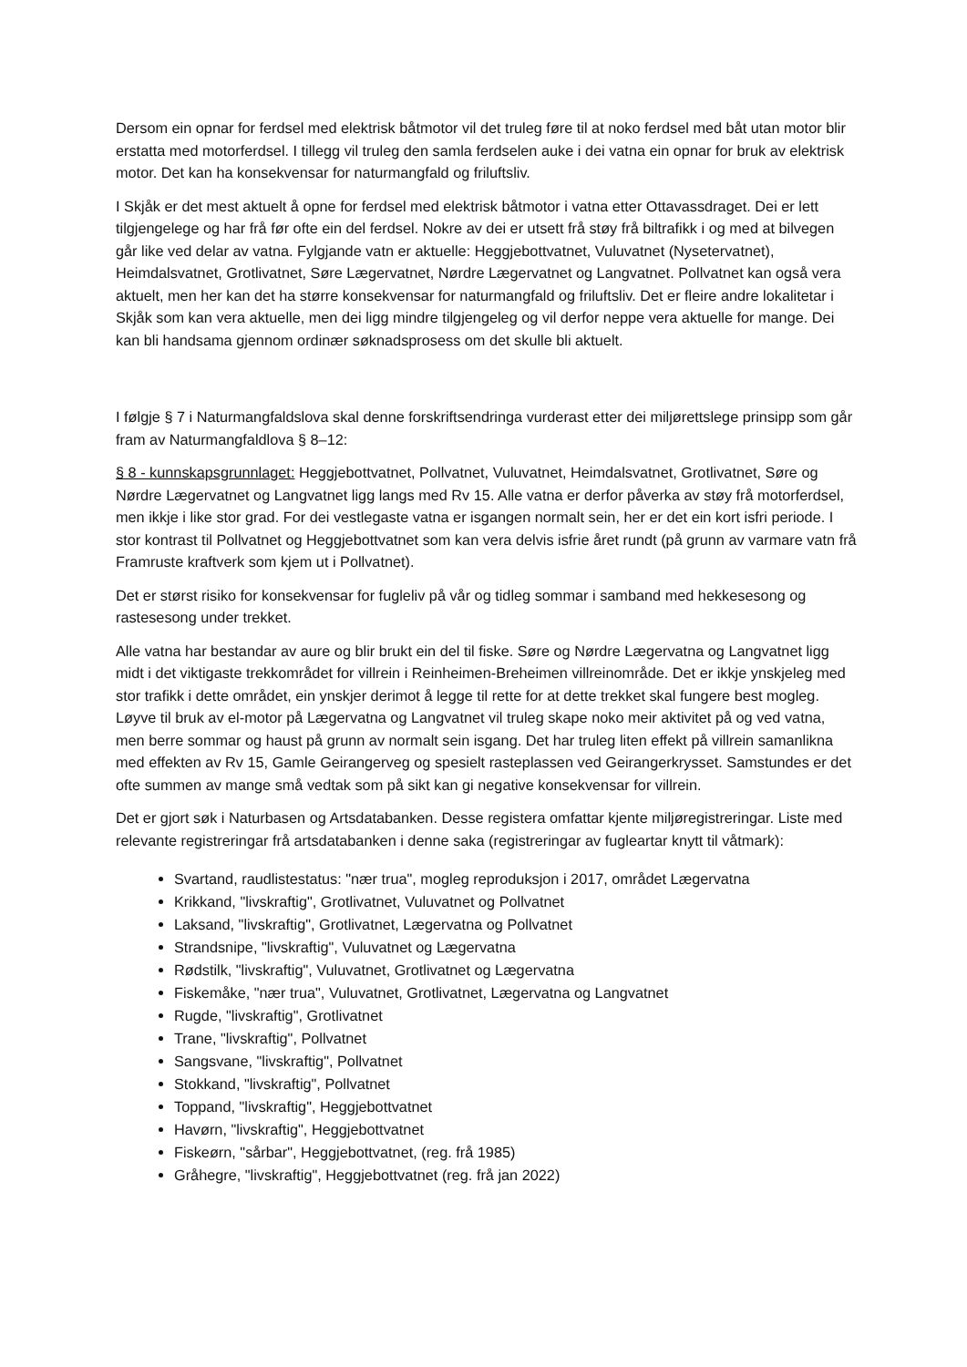Dersom ein opnar for ferdsel med elektrisk båtmotor vil det truleg føre til at noko ferdsel med båt utan motor blir erstatta med motorferdsel. I tillegg vil truleg den samla ferdselen auke i dei vatna ein opnar for bruk av elektrisk motor. Det kan ha konsekvensar for naturmangfald og friluftsliv.
I Skjåk er det mest aktuelt å opne for ferdsel med elektrisk båtmotor i vatna etter Ottavassdraget. Dei er lett tilgjengelege og har frå før ofte ein del ferdsel. Nokre av dei er utsett frå støy frå biltrafikk i og med at bilvegen går like ved delar av vatna. Fylgjande vatn er aktuelle: Heggjebottvatnet, Vuluvatnet (Nysetervatnet), Heimdalsvatnet, Grotlivatnet, Søre Lægervatnet, Nørdre Lægervatnet og Langvatnet. Pollvatnet kan også vera aktuelt, men her kan det ha større konsekvensar for naturmangfald og friluftsliv. Det er fleire andre lokalitetar i Skjåk som kan vera aktuelle, men dei ligg mindre tilgjengeleg og vil derfor neppe vera aktuelle for mange. Dei kan bli handsama gjennom ordinær søknadsprosess om det skulle bli aktuelt.
I følgje § 7 i Naturmangfaldslova skal denne forskriftsendringa vurderast etter dei miljørettslege prinsipp som går fram av Naturmangfaldlova § 8–12:
§ 8 - kunnskapsgrunnlaget: Heggjebottvatnet, Pollvatnet, Vuluvatnet, Heimdalsvatnet, Grotlivatnet, Søre og Nørdre Lægervatnet og Langvatnet ligg langs med Rv 15. Alle vatna er derfor påverka av støy frå motorferdsel, men ikkje i like stor grad. For dei vestlegaste vatna er isgangen normalt sein, her er det ein kort isfri periode. I stor kontrast til Pollvatnet og Heggjebottvatnet som kan vera delvis isfrie året rundt (på grunn av varmare vatn frå Framruste kraftverk som kjem ut i Pollvatnet).
Det er størst risiko for konsekvensar for fugleliv på vår og tidleg sommar i samband med hekkesesong og rastesesong under trekket.
Alle vatna har bestandar av aure og blir brukt ein del til fiske. Søre og Nørdre Lægervatna og Langvatnet ligg midt i det viktigaste trekkområdet for villrein i Reinheimen-Breheimen villreinområde. Det er ikkje ynskjeleg med stor trafikk i dette området, ein ynskjer derimot å legge til rette for at dette trekket skal fungere best mogleg. Løyve til bruk av el-motor på Lægervatna og Langvatnet vil truleg skape noko meir aktivitet på og ved vatna, men berre sommar og haust på grunn av normalt sein isgang. Det har truleg liten effekt på villrein samanlikna med effekten av Rv 15, Gamle Geirangerveg og spesielt rasteplassen ved Geirangerkrysset. Samstundes er det ofte summen av mange små vedtak som på sikt kan gi negative konsekvensar for villrein.
Det er gjort søk i Naturbasen og Artsdatabanken. Desse registera omfattar kjente miljøregistreringar. Liste med relevante registreringar frå artsdatabanken i denne saka (registreringar av fugleartar knytt til våtmark):
Svartand, raudlistestatus: "nær trua", mogleg reproduksjon i 2017, området Lægervatna
Krikkand, "livskraftig", Grotlivatnet, Vuluvatnet og Pollvatnet
Laksand, "livskraftig", Grotlivatnet, Lægervatna og Pollvatnet
Strandsnipe, "livskraftig", Vuluvatnet og Lægervatna
Rødstilk, "livskraftig", Vuluvatnet, Grotlivatnet og Lægervatna
Fiskemåke, "nær trua", Vuluvatnet, Grotlivatnet, Lægervatna og Langvatnet
Rugde, "livskraftig", Grotlivatnet
Trane, "livskraftig", Pollvatnet
Sangsvane, "livskraftig", Pollvatnet
Stokkand, "livskraftig", Pollvatnet
Toppand, "livskraftig", Heggjebottvatnet
Havørn, "livskraftig", Heggjebottvatnet
Fiskeørn, "sårbar", Heggjebottvatnet, (reg. frå 1985)
Gråhegre, "livskraftig", Heggjebottvatnet (reg. frå jan 2022)